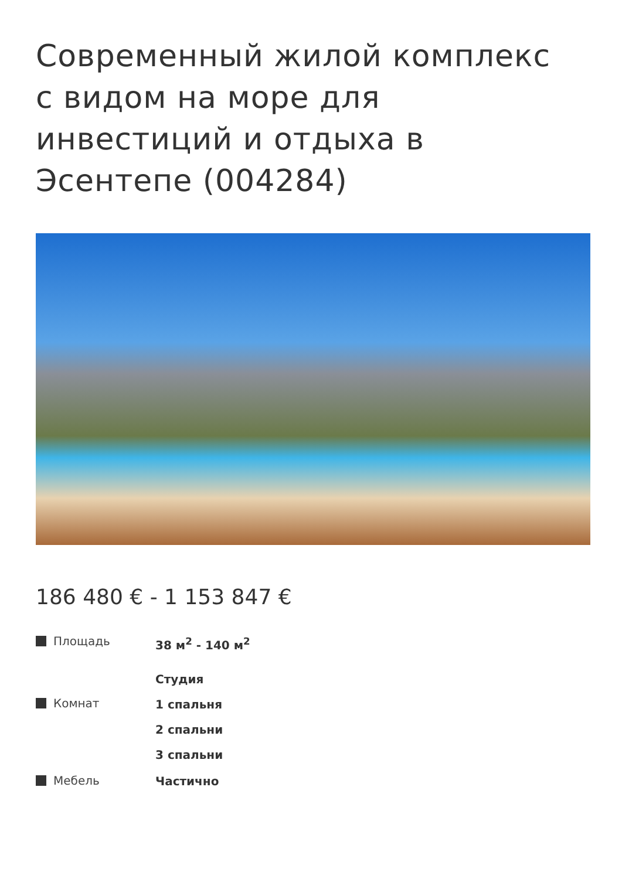Современный жилой комплекс с видом на море для инвестиций и отдыха в Эсентепе (004284)
186 480 € - 1 153 847 €
Площадь
38 м<sup>2</sup> - 140 м<sup>2</sup>
Комнат
Студия
1 спальня
2 спальни
3 спальни
Мебель
Частично